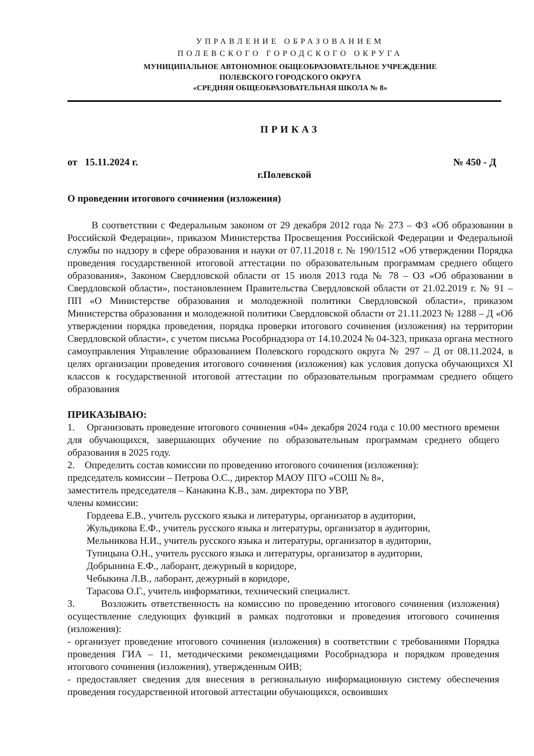УПРАВЛЕНИЕ ОБРАЗОВАНИЕМ
ПОЛЕВСКОГО ГОРОДСКОГО ОКРУГА
МУНИЦИПАЛЬНОЕ АВТОНОМНОЕ ОБЩЕОБРАЗОВАТЕЛЬНОЕ УЧРЕЖДЕНИЕ
ПОЛЕВСКОГО ГОРОДСКОГО ОКРУГА
«СРЕДНЯЯ ОБЩЕОБРАЗОВАТЕЛЬНАЯ ШКОЛА № 8»
ПРИКАЗ
от 15.11.2024 г. № 450 - Д
г.Полевской
О проведении итогового сочинения (изложения)
В соответствии с Федеральным законом от 29 декабря 2012 года № 273 – ФЗ «Об образовании в Российской Федерации», приказом Министерства Просвещения Российской Федерации и Федеральной службы по надзору в сфере образования и науки от 07.11.2018 г. № 190/1512 «Об утверждении Порядка проведения государственной итоговой аттестации по образовательным программам среднего общего образования», Законом Свердловской области от 15 июля 2013 года № 78 – ОЗ «Об образовании в Свердловской области», постановлением Правительства Свердловской области от 21.02.2019 г. № 91 – ПП «О Министерстве образования и молодежной политики Свердловской области», приказом Министерства образования и молодежной политики Свердловской области от 21.11.2023 № 1288 – Д «Об утверждении порядка проведения, порядка проверки итогового сочинения (изложения) на территории Свердловской области», с учетом письма Рособрнадзора от 14.10.2024 № 04-323, приказа органа местного самоуправления Управление образованием Полевского городского округа № 297 – Д от 08.11.2024, в целях организации проведения итогового сочинения (изложения) как условия допуска обучающихся XI классов к государственной итоговой аттестации по образовательным программам среднего общего образования
ПРИКАЗЫВАЮ:
1. Организовать проведение итогового сочинения «04» декабря 2024 года с 10.00 местного времени для обучающихся, завершающих обучение по образовательным программам среднего общего образования в 2025 году.
2. Определить состав комиссии по проведению итогового сочинения (изложения):
председатель комиссии – Петрова О.С., директор МАОУ ПГО «СОШ № 8»,
заместитель председателя – Канакина К.В., зам. директора по УВР,
члены комиссии:
Гордеева Е.В., учитель русского языка и литературы, организатор в аудитории,
Жульдикова Е.Ф., учитель русского языка и литературы, организатор в аудитории,
Мельникова Н.И., учитель русского языка и литературы, организатор в аудитории,
Тупицына О.Н., учитель русского языка и литературы, организатор в аудитории,
Добрынина Е.Ф., лаборант, дежурный в коридоре,
Чебыкина Л.В., лаборант, дежурный в коридоре,
Тарасова О.Г., учитель информатики, технический специалист.
3. Возложить ответственность на комиссию по проведению итогового сочинения (изложения) осуществление следующих функций в рамках подготовки и проведения итогового сочинения (изложения):
- организует проведение итогового сочинения (изложения) в соответствии с требованиями Порядка проведения ГИА – 11, методическими рекомендациями Рособрнадзора и порядком проведения итогового сочинения (изложения), утвержденным ОИВ;
- предоставляет сведения для внесения в региональную информационную систему обеспечения проведения государственной итоговой аттестации обучающихся, освоивших